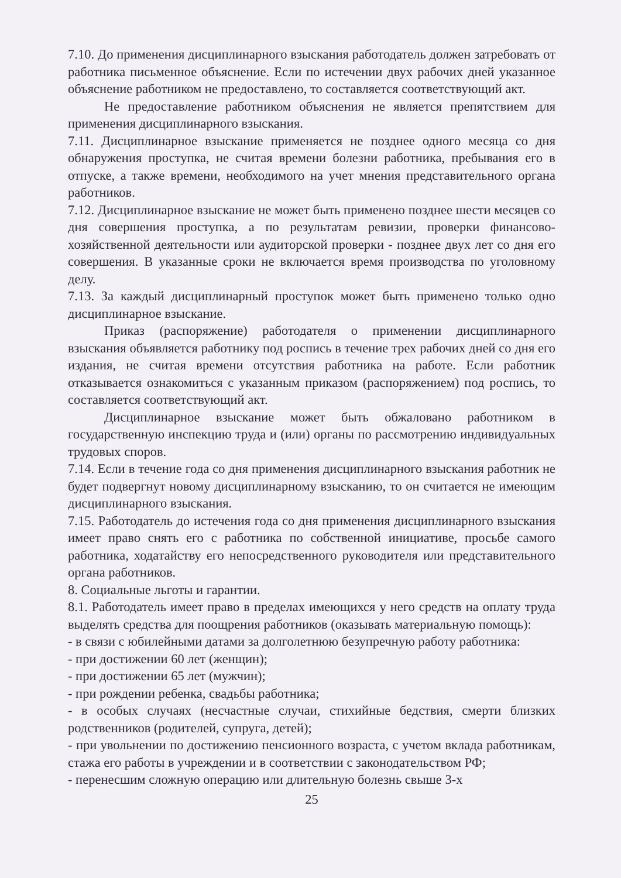7.10. До применения дисциплинарного взыскания работодатель должен затребовать от работника письменное объяснение. Если по истечении двух рабочих дней указанное объяснение работником не предоставлено, то составляется соответствующий акт.
Не предоставление работником объяснения не является препятствием для применения дисциплинарного взыскания.
7.11. Дисциплинарное взыскание применяется не позднее одного месяца со дня обнаружения проступка, не считая времени болезни работника, пребывания его в отпуске, а также времени, необходимого на учет мнения представительного органа работников.
7.12. Дисциплинарное взыскание не может быть применено позднее шести месяцев со дня совершения проступка, а по результатам ревизии, проверки финансово-хозяйственной деятельности или аудиторской проверки - позднее двух лет со дня его совершения. В указанные сроки не включается время производства по уголовному делу.
7.13. За каждый дисциплинарный проступок может быть применено только одно дисциплинарное взыскание.
Приказ (распоряжение) работодателя о применении дисциплинарного взыскания объявляется работнику под роспись в течение трех рабочих дней со дня его издания, не считая времени отсутствия работника на работе. Если работник отказывается ознакомиться с указанным приказом (распоряжением) под роспись, то составляется соответствующий акт.
Дисциплинарное взыскание может быть обжаловано работником в государственную инспекцию труда и (или) органы по рассмотрению индивидуальных трудовых споров.
7.14. Если в течение года со дня применения дисциплинарного взыскания работник не будет подвергнут новому дисциплинарному взысканию, то он считается не имеющим дисциплинарного взыскания.
7.15. Работодатель до истечения года со дня применения дисциплинарного взыскания имеет право снять его с работника по собственной инициативе, просьбе самого работника, ходатайству его непосредственного руководителя или представительного органа работников.
8. Социальные льготы и гарантии.
8.1. Работодатель имеет право в пределах имеющихся у него средств на оплату труда выделять средства для поощрения работников (оказывать материальную помощь):
- в связи с юбилейными датами за долголетнюю безупречную работу работника:
- при достижении 60 лет (женщин);
- при достижении 65 лет (мужчин);
- при рождении ребенка, свадьбы работника;
- в особых случаях (несчастные случаи, стихийные бедствия, смерти близких родственников (родителей, супруга, детей);
- при увольнении по достижению пенсионного возраста, с учетом вклада работникам, стажа его работы в учреждении и в соответствии с законодательством РФ;
- перенесшим сложную операцию или длительную болезнь свыше 3-х
25